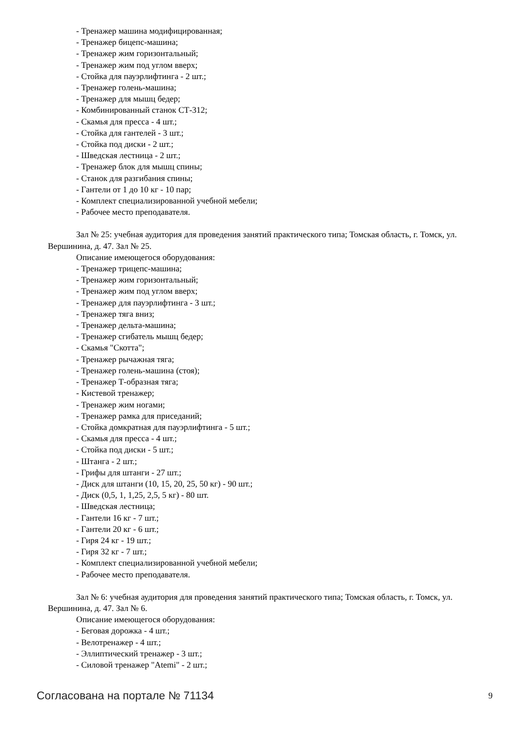- Тренажер машина модифицированная;
- Тренажер бицепс-машина;
- Тренажер жим горизонтальный;
- Тренажер жим под углом вверх;
- Стойка для пауэрлифтинга - 2 шт.;
- Тренажер голень-машина;
- Тренажер для мышц бедер;
- Комбинированный станок СТ-312;
- Скамья для пресса - 4 шт.;
- Стойка для гантелей - 3 шт.;
- Стойка под диски - 2 шт.;
- Шведская лестница - 2 шт.;
- Тренажер блок для мышц спины;
- Станок для разгибания спины;
- Гантели от 1 до 10 кг - 10 пар;
- Комплект специализированной учебной мебели;
- Рабочее место преподавателя.
Зал № 25: учебная аудитория для проведения занятий практического типа; Томская область, г. Томск, ул. Вершинина, д. 47. Зал № 25.
Описание имеющегося оборудования:
- Тренажер трицепс-машина;
- Тренажер жим горизонтальный;
- Тренажер жим под углом вверх;
- Тренажер для пауэрлифтинга - 3 шт.;
- Тренажер тяга вниз;
- Тренажер дельта-машина;
- Тренажер сгибатель мышц бедер;
- Скамья "Скотта";
- Тренажер рычажная тяга;
- Тренажер голень-машина (стоя);
- Тренажер Т-образная тяга;
- Кистевой тренажер;
- Тренажер жим ногами;
- Тренажер рамка для приседаний;
- Стойка домкратная для пауэрлифтинга - 5 шт.;
- Скамья для пресса - 4 шт.;
- Стойка под диски - 5 шт.;
- Штанга - 2 шт.;
- Грифы для штанги - 27 шт.;
- Диск для штанги (10, 15, 20, 25, 50 кг) - 90 шт.;
- Диск (0,5, 1, 1,25, 2,5, 5 кг) - 80 шт.
- Шведская лестница;
- Гантели 16 кг - 7 шт.;
- Гантели 20 кг - 6 шт.;
- Гиря 24 кг - 19 шт.;
- Гиря 32 кг - 7 шт.;
- Комплект специализированной учебной мебели;
- Рабочее место преподавателя.
Зал № 6: учебная аудитория для проведения занятий практического типа; Томская область, г. Томск, ул. Вершинина, д. 47. Зал № 6.
Описание имеющегося оборудования:
- Беговая дорожка - 4 шт.;
- Велотренажер - 4 шт.;
- Эллиптический тренажер - 3 шт.;
- Силовой тренажер "Atemi" - 2 шт.;
Согласована на портале № 71134 9